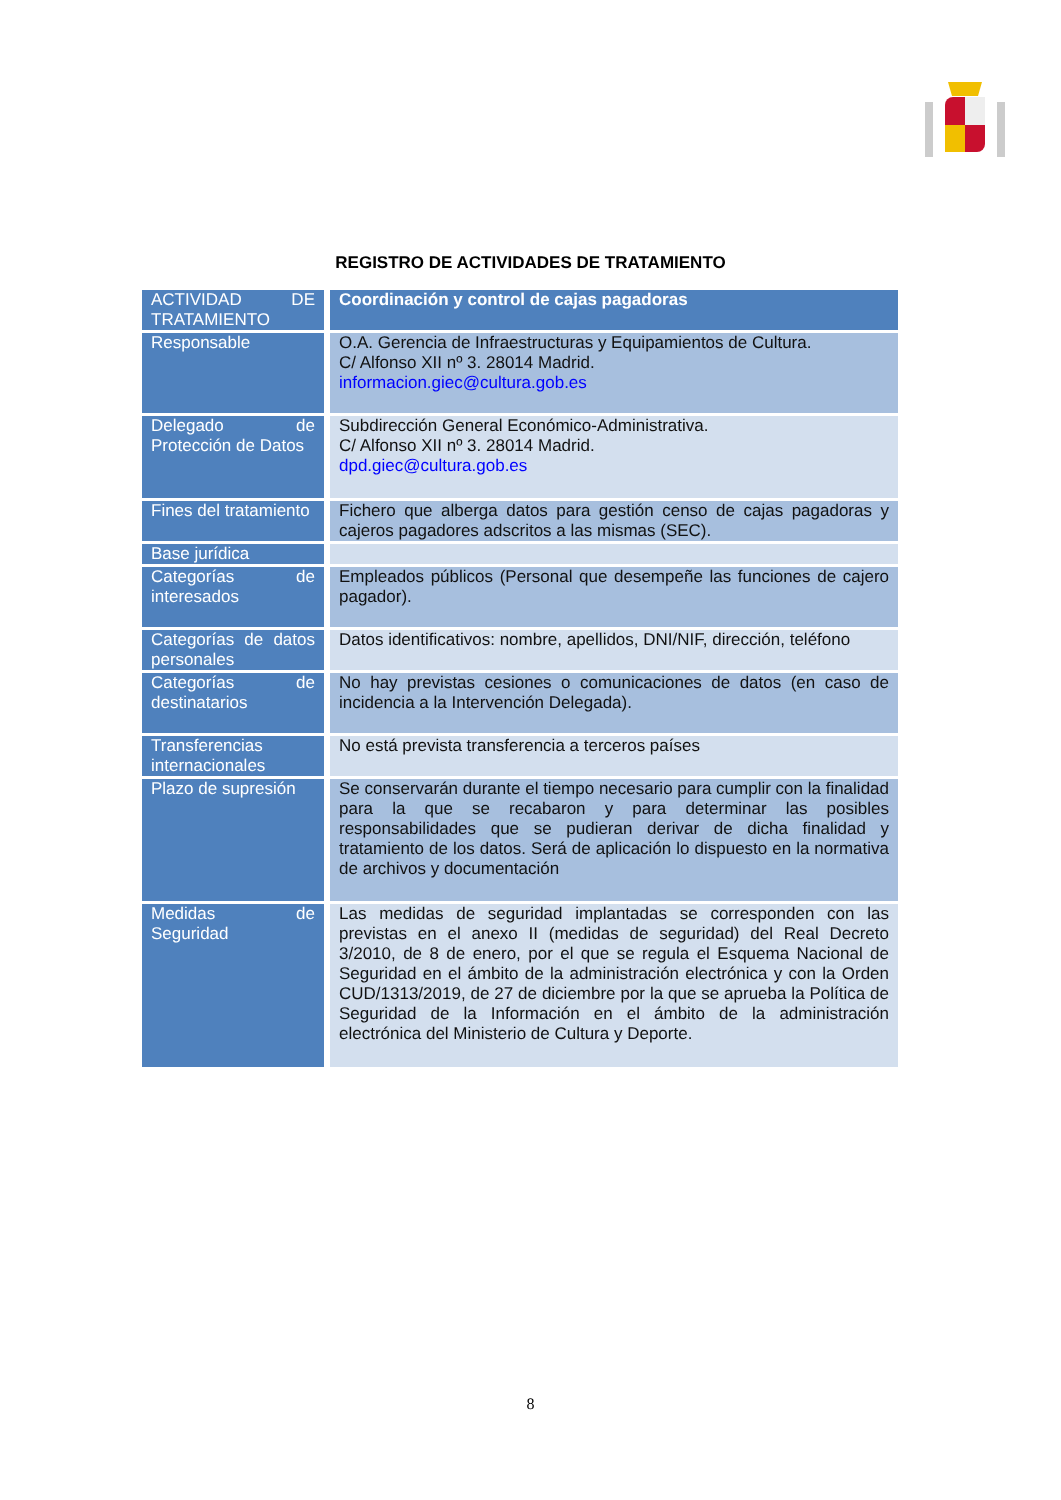REGISTRO DE ACTIVIDADES DE TRATAMIENTO
| ACTIVIDAD DE TRATAMIENTO | Coordinación y control de cajas pagadoras |
| Responsable | O.A. Gerencia de Infraestructuras y Equipamientos de Cultura. C/ Alfonso XII nº 3. 28014 Madrid. informacion.giec@cultura.gob.es |
| Delegado de Protección de Datos | Subdirección General Económico-Administrativa. C/ Alfonso XII nº 3. 28014 Madrid. dpd.giec@cultura.gob.es |
| Fines del tratamiento | Fichero que alberga datos para gestión censo de cajas pagadoras y cajeros pagadores adscritos a las mismas (SEC). |
| Base jurídica | |
| Categorías de interesados | Empleados públicos (Personal que desempeñe las funciones de cajero pagador). |
| Categorías de datos personales | Datos identificativos: nombre, apellidos, DNI/NIF, dirección, teléfono |
| Categorías de destinatarios | No hay previstas cesiones o comunicaciones de datos (en caso de incidencia a la Intervención Delegada). |
| Transferencias internacionales | No está prevista transferencia a terceros países |
| Plazo de supresión | Se conservarán durante el tiempo necesario para cumplir con la finalidad para la que se recabaron y para determinar las posibles responsabilidades que se pudieran derivar de dicha finalidad y tratamiento de los datos. Será de aplicación lo dispuesto en la normativa de archivos y documentación |
| Medidas de Seguridad | Las medidas de seguridad implantadas se corresponden con las previstas en el anexo II (medidas de seguridad) del Real Decreto 3/2010, de 8 de enero, por el que se regula el Esquema Nacional de Seguridad en el ámbito de la administración electrónica y con la Orden CUD/1313/2019, de 27 de diciembre por la que se aprueba la Política de Seguridad de la Información en el ámbito de la administración electrónica del Ministerio de Cultura y Deporte. |
8